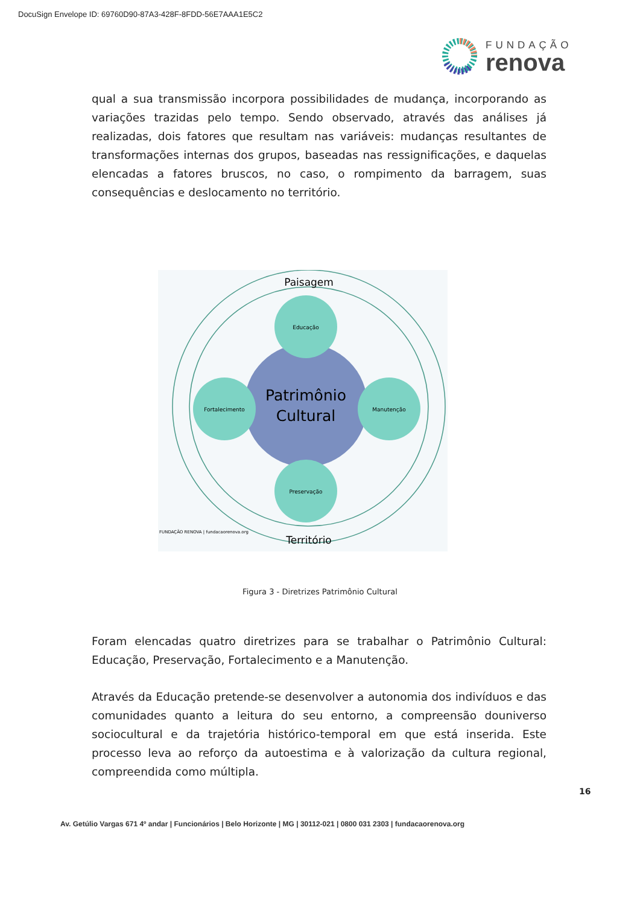DocuSign Envelope ID: 69760D90-87A3-428F-8FDD-56E7AAA1E5C2
FUNDAÇÃO
renova
qual a sua transmissão incorpora possibilidades de mudança, incorporando as variações trazidas pelo tempo. Sendo observado, através das análises já realizadas, dois fatores que resultam nas variáveis: mudanças resultantes de transformações internas dos grupos, baseadas nas ressignificações, e daquelas elencadas a fatores bruscos, no caso, o rompimento da barragem, suas consequências e deslocamento no território.
Paisagem
Educação
Preservação
Fortalecimento
Manutenção
Patrimônio
Cultural
FUNDAÇÃO RENOVA | fundacaorenova.org
Território
Figura 3 - Diretrizes Patrimônio Cultural
Foram elencadas quatro diretrizes para se trabalhar o Patrimônio Cultural: Educação, Preservação, Fortalecimento e a Manutenção.
Através da Educação pretende-se desenvolver a autonomia dos indivíduos e das comunidades quanto a leitura do seu entorno, a compreensão douniverso sociocultural e da trajetória histórico-temporal em que está inserida. Este processo leva ao reforço da autoestima e à valorização da cultura regional, compreendida como múltipla.
16
Av. Getúlio Vargas 671 4º andar | Funcionários | Belo Horizonte | MG | 30112-021 | 0800 031 2303 | fundacaorenova.org